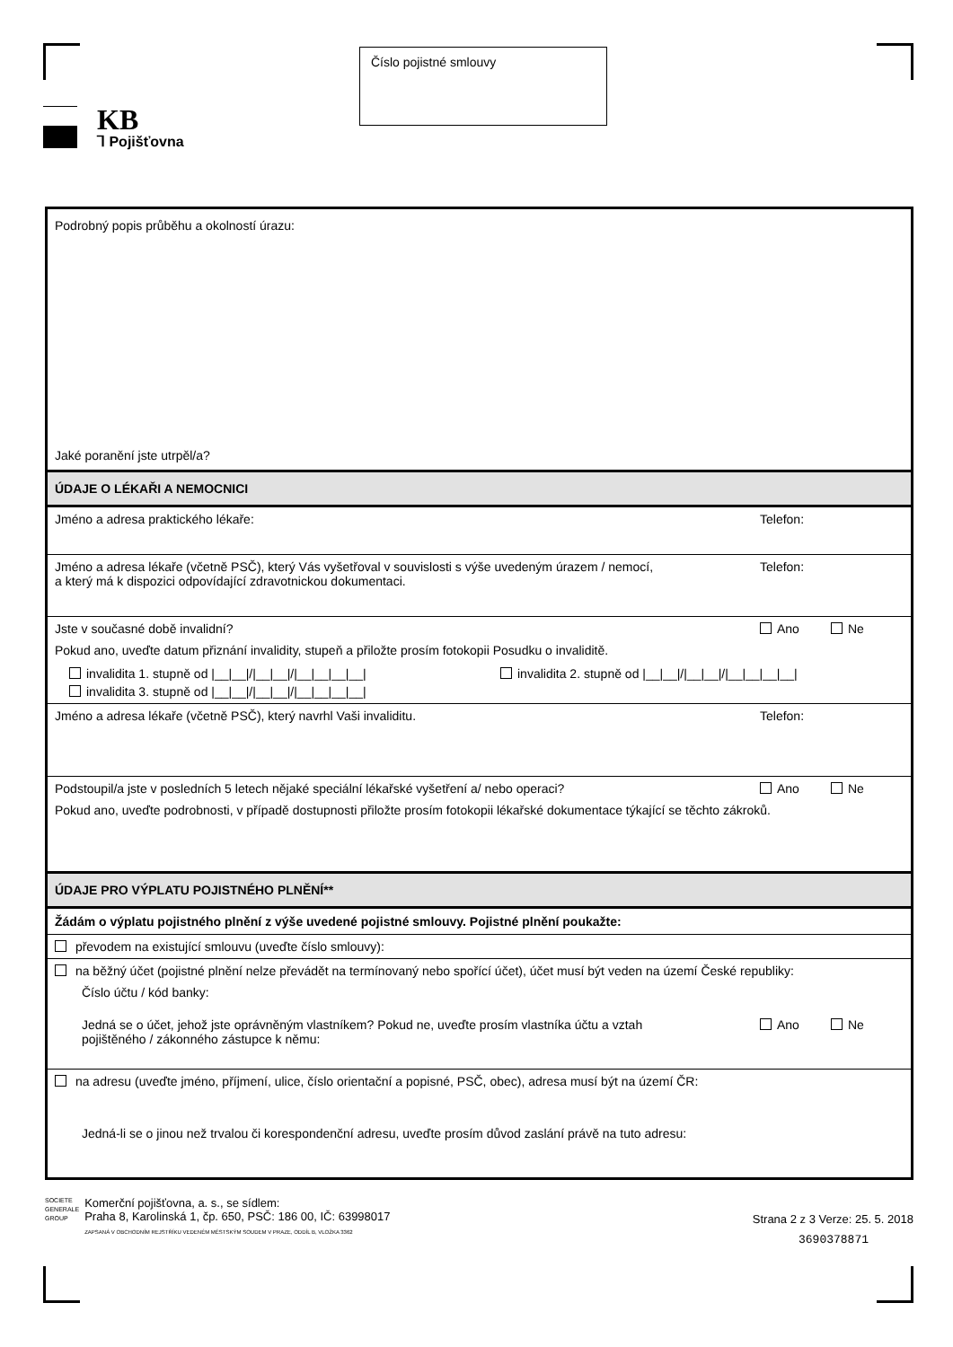Číslo pojistné smlouvy
KB
⅂ Pojišťovna
Podrobný popis průběhu a okolností úrazu:
Jaké poranění jste utrpěl/a?
ÚDAJE O LÉKAŘI A NEMOCNICI
Jméno a adresa praktického lékaře: Telefon:
Jméno a adresa lékaře (včetně PSČ), který Vás vyšetřoval v souvislosti s výše uvedeným úrazem / nemocí,
a který má k dispozici odpovídající zdravotnickou dokumentaci. Telefon:
Jste v současné době invalidní? Ano Ne
Pokud ano, uveďte datum přiznání invalidity, stupeň a přiložte prosím fotokopii Posudku o invaliditě.
invalidita 1. stupně od |__|__|/|__|__|/|__|__|__|__| invalidita 2. stupně od |__|__|/|__|__|/|__|__|__|__|
invalidita 3. stupně od |__|__|/|__|__|/|__|__|__|__|
Jméno a adresa lékaře (včetně PSČ), který navrhl Vaši invaliditu. Telefon:
Podstoupil/a jste v posledních 5 letech nějaké speciální lékařské vyšetření a/ nebo operaci? Ano Ne
Pokud ano, uveďte podrobnosti, v případě dostupnosti přiložte prosím fotokopii lékařské dokumentace týkající se těchto zákroků.
ÚDAJE PRO VÝPLATU POJISTNÉHO PLNĚNÍ**
Žádám o výplatu pojistného plnění z výše uvedené pojistné smlouvy. Pojistné plnění poukažte:
převodem na existující smlouvu (uveďte číslo smlouvy):
na běžný účet (pojistné plnění nelze převádět na termínovaný nebo spořící účet), účet musí být veden na území České republiky:
Číslo účtu / kód banky:
Jedná se o účet, jehož jste oprávněným vlastníkem? Pokud ne, uveďte prosím vlastníka účtu a vztah
pojištěného / zákonného zástupce k němu: Ano Ne
na adresu (uveďte jméno, příjmení, ulice, číslo orientační a popisné, PSČ, obec), adresa musí být na území ČR:
Jedná-li se o jinou než trvalou či korespondenční adresu, uveďte prosím důvod zaslání právě na tuto adresu:
SOCIETE
GENERALE
GROUP
Komerční pojišťovna, a. s., se sídlem:
Praha 8, Karolinská 1, čp. 650, PSČ: 186 00, IČ: 63998017
ZAPSANÁ V OBCHODNÍM REJSTŘÍKU VEDENÉM MĚSTSKÝM SOUDEM V PRAZE, ODDÍL B, VLOŽKA 3362
Strana 2 z 3 Verze: 25. 5. 2018
3690378871